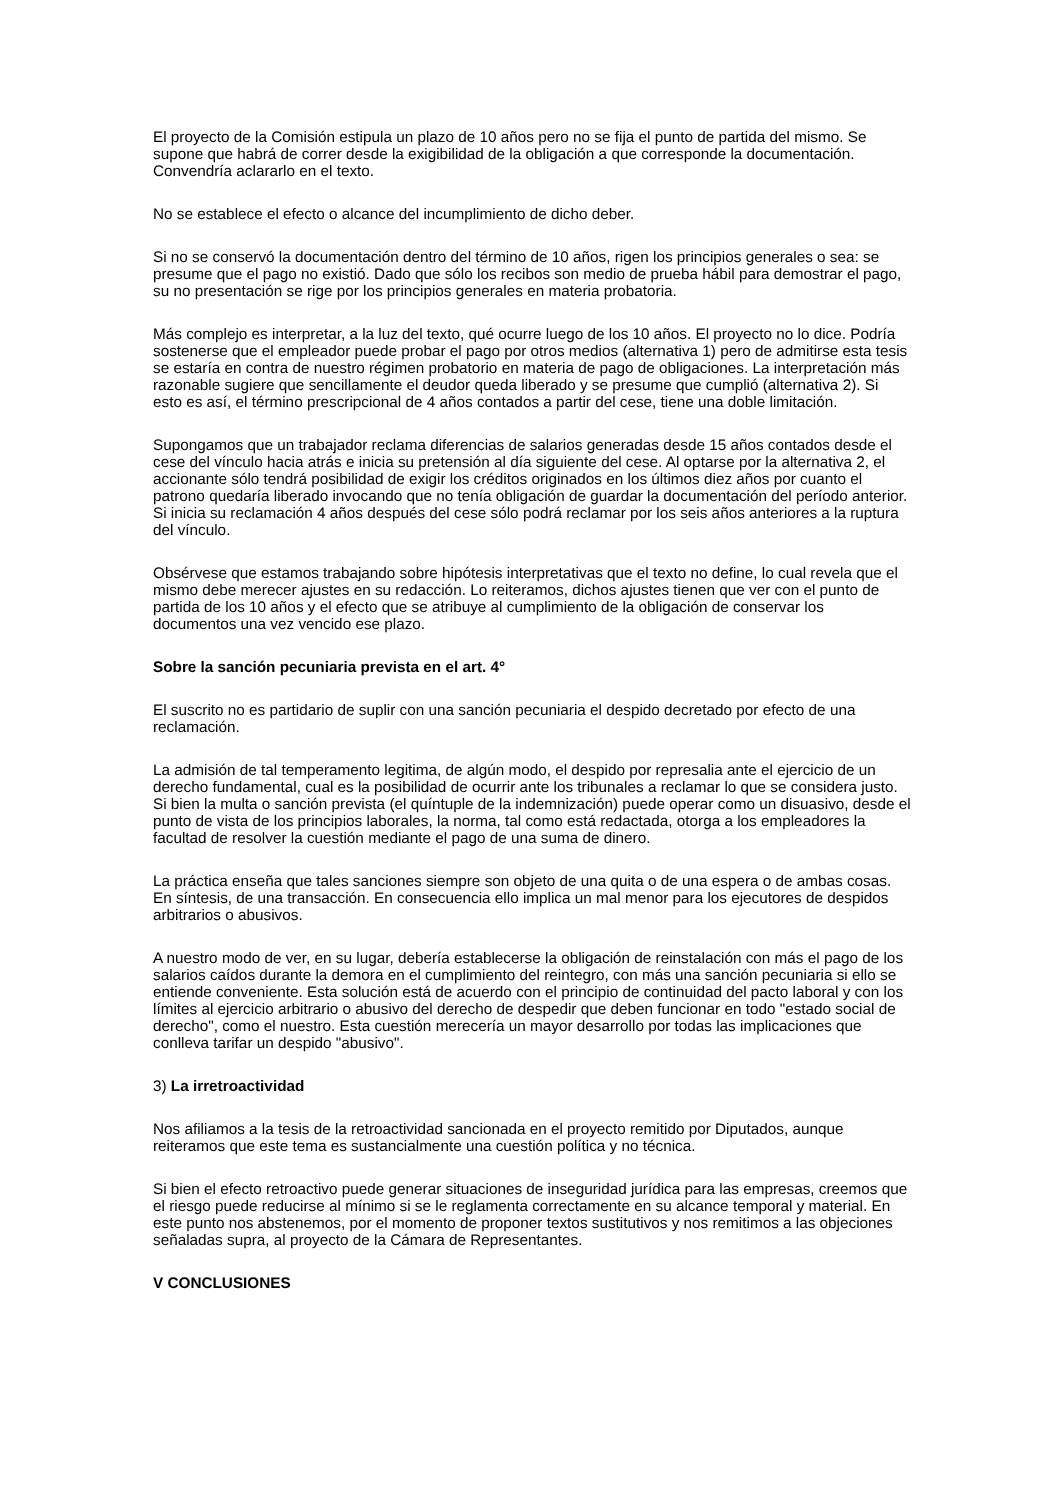El proyecto de la Comisión estipula un plazo de 10 años pero no se fija el punto de partida del mismo. Se supone que habrá de correr desde la exigibilidad de la obligación a que corresponde la documentación. Convendría aclararlo en el texto.
No se establece el efecto o alcance del incumplimiento de dicho deber.
Si no se conservó la documentación dentro del término de 10 años, rigen los principios generales o sea: se presume que el pago no existió. Dado que sólo los recibos son medio de prueba hábil para demostrar el pago, su no presentación se rige por los principios generales en materia probatoria.
Más complejo es interpretar, a la luz del texto, qué ocurre luego de los 10 años. El proyecto no lo dice. Podría sostenerse que el empleador puede probar el pago por otros medios (alternativa 1) pero de admitirse esta tesis se estaría en contra de nuestro régimen probatorio en materia de pago de obligaciones. La interpretación más razonable sugiere que sencillamente el deudor queda liberado y se presume que cumplió (alternativa 2). Si esto es así, el término prescripcional de 4 años contados a partir del cese, tiene una doble limitación.
Supongamos que un trabajador reclama diferencias de salarios generadas desde 15 años contados desde el cese del vínculo hacia atrás e inicia su pretensión al día siguiente del cese. Al optarse por la alternativa 2, el accionante sólo tendrá posibilidad de exigir los créditos originados en los últimos diez años por cuanto el patrono quedaría liberado invocando que no tenía obligación de guardar la documentación del período anterior. Si inicia su reclamación 4 años después del cese sólo podrá reclamar por los seis años anteriores a la ruptura del vínculo.
Obsérvese que estamos trabajando sobre hipótesis interpretativas que el texto no define, lo cual revela que el mismo debe merecer ajustes en su redacción. Lo reiteramos, dichos ajustes tienen que ver con el punto de partida de los 10 años y el efecto que se atribuye al cumplimiento de la obligación de conservar los documentos una vez vencido ese plazo.
Sobre la sanción pecuniaria prevista en el art. 4°
El suscrito no es partidario de suplir con una sanción pecuniaria el despido decretado por efecto de una reclamación.
La admisión de tal temperamento legitima, de algún modo, el despido por represalia ante el ejercicio de un derecho fundamental, cual es la posibilidad de ocurrir ante los tribunales a reclamar lo que se considera justo. Si bien la multa o sanción prevista (el quíntuple de la indemnización) puede operar como un disuasivo, desde el punto de vista de los principios laborales, la norma, tal como está redactada, otorga a los empleadores la facultad de resolver la cuestión mediante el pago de una suma de dinero.
La práctica enseña que tales sanciones siempre son objeto de una quita o de una espera o de ambas cosas. En síntesis, de una transacción. En consecuencia ello implica un mal menor para los ejecutores de despidos arbitrarios o abusivos.
A nuestro modo de ver, en su lugar, debería establecerse la obligación de reinstalación con más el pago de los salarios caídos durante la demora en el cumplimiento del reintegro, con más una sanción pecuniaria si ello se entiende conveniente. Esta solución está de acuerdo con el principio de continuidad del pacto laboral y con los límites al ejercicio arbitrario o abusivo del derecho de despedir que deben funcionar en todo "estado social de derecho", como el nuestro. Esta cuestión merecería un mayor desarrollo por todas las implicaciones que conlleva tarifar un despido "abusivo".
3) La irretroactividad
Nos afiliamos a la tesis de la retroactividad sancionada en el proyecto remitido por Diputados, aunque reiteramos que este tema es sustancialmente una cuestión política y no técnica.
Si bien el efecto retroactivo puede generar situaciones de inseguridad jurídica para las empresas, creemos que el riesgo puede reducirse al mínimo si se le reglamenta correctamente en su alcance temporal y material. En este punto nos abstenemos, por el momento de proponer textos sustitutivos y nos remitimos a las objeciones señaladas supra, al proyecto de la Cámara de Representantes.
V CONCLUSIONES